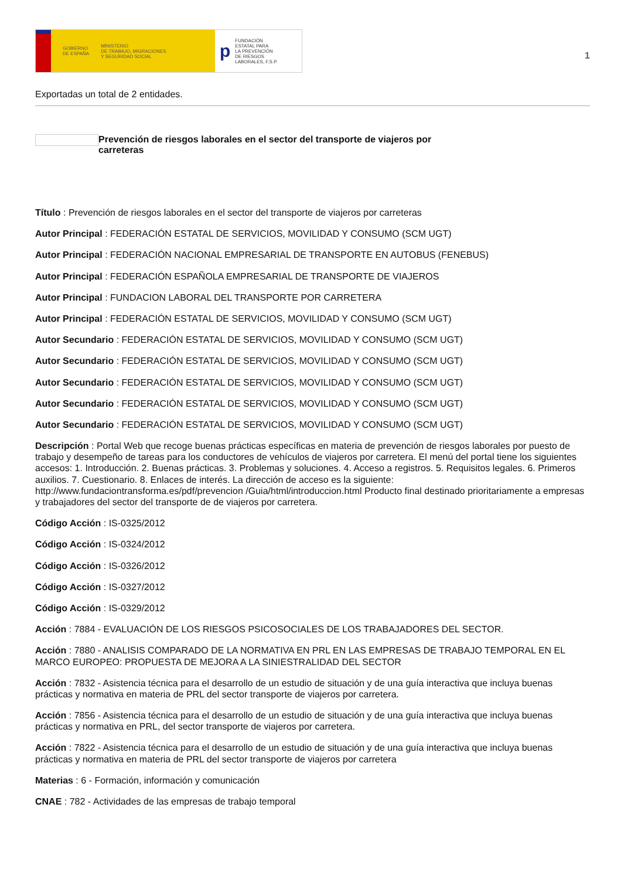GOBIERNO
DE ESPAÑA MINISTERIO
DE TRABAJO, MIGRACIONES
Y SEGURIDAD SOCIAL
p FUNDACIÓN
ESTATAL PARA
LA PREVENCIÓN
DE RIESGOS
LABORALES, F.S.P.
1
Exportadas un total de 2 entidades.
Prevención de riesgos laborales en el sector del transporte de viajeros por carreteras
Título : Prevención de riesgos laborales en el sector del transporte de viajeros por carreteras
Autor Principal : FEDERACIÓN ESTATAL DE SERVICIOS, MOVILIDAD Y CONSUMO (SCM UGT)
Autor Principal : FEDERACIÓN NACIONAL EMPRESARIAL DE TRANSPORTE EN AUTOBUS (FENEBUS)
Autor Principal : FEDERACIÓN ESPAÑOLA EMPRESARIAL DE TRANSPORTE DE VIAJEROS
Autor Principal : FUNDACION LABORAL DEL TRANSPORTE POR CARRETERA
Autor Principal : FEDERACIÓN ESTATAL DE SERVICIOS, MOVILIDAD Y CONSUMO (SCM UGT)
Autor Secundario : FEDERACIÓN ESTATAL DE SERVICIOS, MOVILIDAD Y CONSUMO (SCM UGT)
Autor Secundario : FEDERACIÓN ESTATAL DE SERVICIOS, MOVILIDAD Y CONSUMO (SCM UGT)
Autor Secundario : FEDERACIÓN ESTATAL DE SERVICIOS, MOVILIDAD Y CONSUMO (SCM UGT)
Autor Secundario : FEDERACIÓN ESTATAL DE SERVICIOS, MOVILIDAD Y CONSUMO (SCM UGT)
Autor Secundario : FEDERACIÓN ESTATAL DE SERVICIOS, MOVILIDAD Y CONSUMO (SCM UGT)
Descripción : Portal Web que recoge buenas prácticas específicas en materia de prevención de riesgos laborales por puesto de trabajo y desempeño de tareas para los conductores de vehículos de viajeros por carretera. El menú del portal tiene los siguientes accesos: 1. Introducción. 2. Buenas prácticas. 3. Problemas y soluciones. 4. Acceso a registros. 5. Requisitos legales. 6. Primeros auxilios. 7. Cuestionario. 8. Enlaces de interés. La dirección de acceso es la siguiente: http://www.fundaciontransforma.es/pdf/prevencion /Guia/html/introduccion.html Producto final destinado prioritariamente a empresas y trabajadores del sector del transporte de de viajeros por carretera.
Código Acción : IS-0325/2012
Código Acción : IS-0324/2012
Código Acción : IS-0326/2012
Código Acción : IS-0327/2012
Código Acción : IS-0329/2012
Acción : 7884 - EVALUACIÓN DE LOS RIESGOS PSICOSOCIALES DE LOS TRABAJADORES DEL SECTOR.
Acción : 7880 - ANALISIS COMPARADO DE LA NORMATIVA EN PRL EN LAS EMPRESAS DE TRABAJO TEMPORAL EN EL MARCO EUROPEO: PROPUESTA DE MEJORA A LA SINIESTRALIDAD DEL SECTOR
Acción : 7832 - Asistencia técnica para el desarrollo de un estudio de situación y de una guía interactiva que incluya buenas prácticas y normativa en materia de PRL del sector transporte de viajeros por carretera.
Acción : 7856 - Asistencia técnica para el desarrollo de un estudio de situación y de una guía interactiva que incluya buenas prácticas y normativa en PRL, del sector transporte de viajeros por carretera.
Acción : 7822 - Asistencia técnica para el desarrollo de un estudio de situación y de una guía interactiva que incluya buenas prácticas y normativa en materia de PRL del sector transporte de viajeros por carretera
Materias : 6 - Formación, información y comunicación
CNAE : 782 - Actividades de las empresas de trabajo temporal